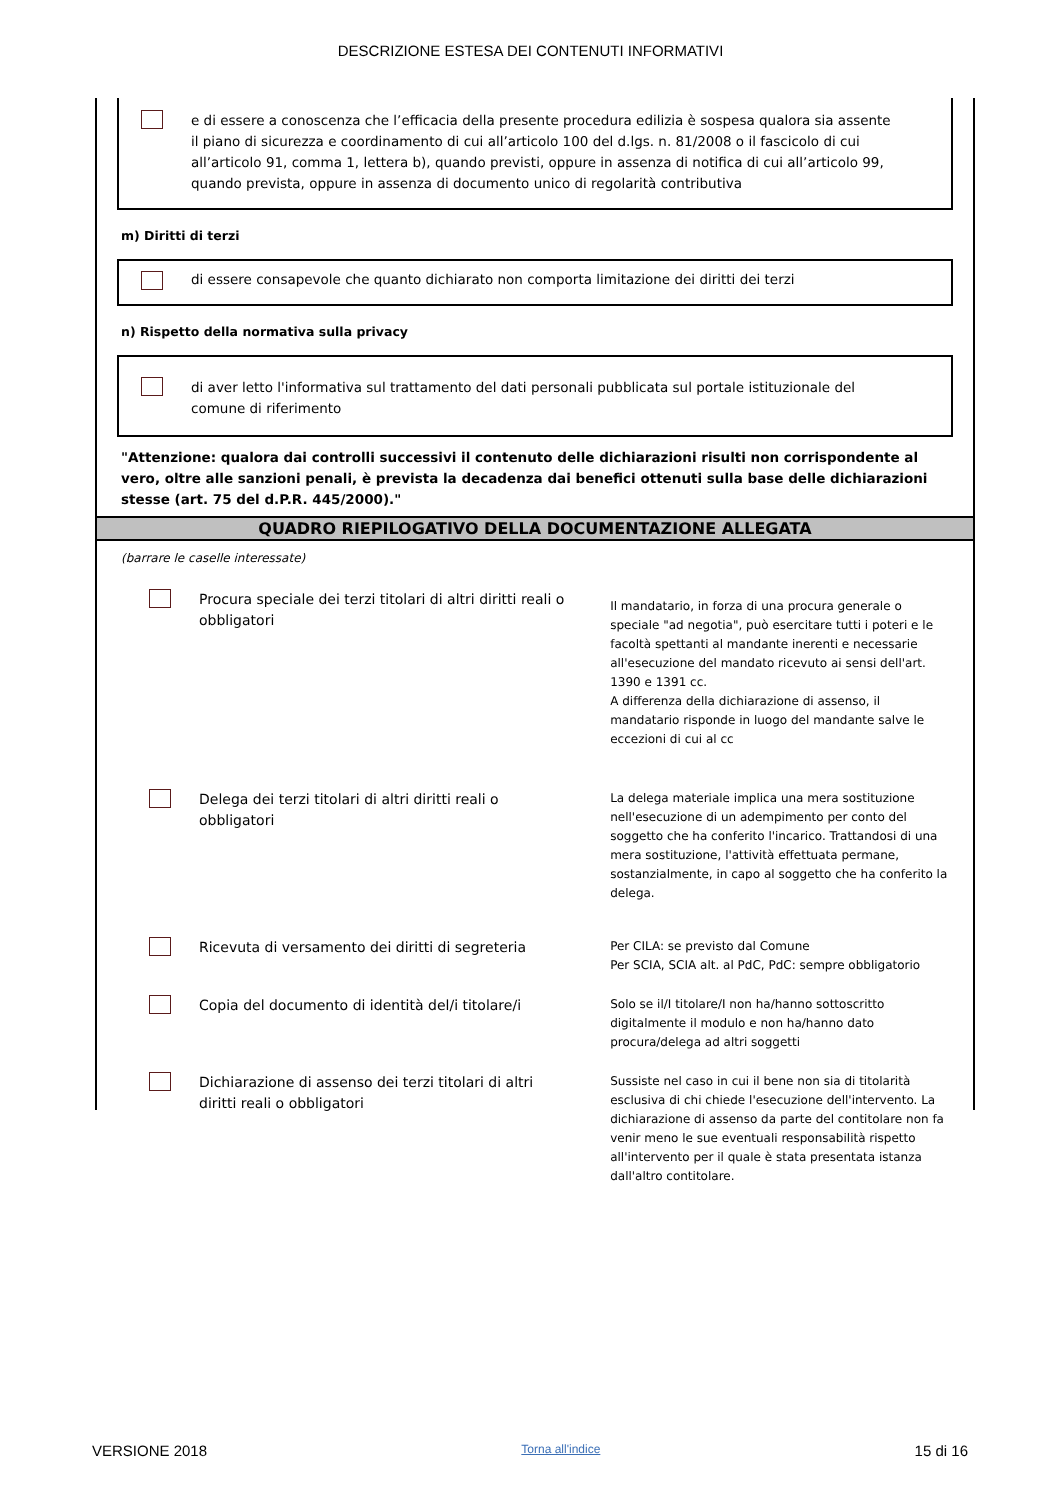DESCRIZIONE ESTESA DEI CONTENUTI INFORMATIVI
e di essere a conoscenza che l’efficacia della presente procedura edilizia è sospesa qualora sia assente il piano di sicurezza e coordinamento di cui all’articolo 100 del d.lgs. n. 81/2008 o il fascicolo di cui all’articolo 91, comma 1, lettera b), quando previsti, oppure in assenza di notifica di cui all’articolo 99, quando prevista, oppure in assenza di documento unico di regolarità contributiva
m) Diritti di terzi
di essere consapevole che quanto dichiarato non comporta limitazione dei diritti dei terzi
n) Rispetto della normativa sulla privacy
di aver letto l'informativa sul trattamento del dati personali pubblicata sul portale istituzionale del comune di riferimento
"Attenzione: qualora dai controlli successivi il contenuto delle dichiarazioni risulti non corrispondente al vero, oltre alle sanzioni penali, è prevista la decadenza dai benefici ottenuti sulla base delle dichiarazioni stesse (art. 75 del d.P.R. 445/2000)."
QUADRO RIEPILOGATIVO DELLA DOCUMENTAZIONE ALLEGATA
(barrare le caselle interessate)
Procura speciale dei terzi titolari di altri diritti reali o obbligatori
Il mandatario, in forza di una procura generale o speciale "ad negotia", può esercitare tutti i poteri e le facoltà spettanti al mandante inerenti e necessarie all'esecuzione del mandato ricevuto ai sensi dell'art. 1390 e 1391 cc.
A differenza della dichiarazione di assenso, il mandatario risponde in luogo del mandante salve le eccezioni di cui al cc
Delega dei terzi titolari di altri diritti reali o obbligatori
La delega materiale implica una mera sostituzione nell'esecuzione di un adempimento per conto del soggetto che ha conferito l'incarico. Trattandosi di una mera sostituzione, l'attività effettuata permane, sostanzialmente, in capo al soggetto che ha conferito la delega.
Ricevuta di versamento dei diritti di segreteria
Per CILA: se previsto dal Comune
Per SCIA, SCIA alt. al PdC, PdC: sempre obbligatorio
Copia del documento di identità del/i titolare/i
Solo se il/I titolare/I non ha/hanno sottoscritto digitalmente il modulo e non ha/hanno dato procura/delega ad altri soggetti
Dichiarazione di assenso dei terzi titolari di altri diritti reali o obbligatori
Sussiste nel caso in cui il bene non sia di titolarità esclusiva di chi chiede l'esecuzione dell'intervento. La dichiarazione di assenso da parte del contitolare non fa venir meno le sue eventuali responsabilità rispetto all'intervento per il quale è stata presentata istanza dall'altro contitolare.
VERSIONE 2018 Torna all'indice 15 di 16